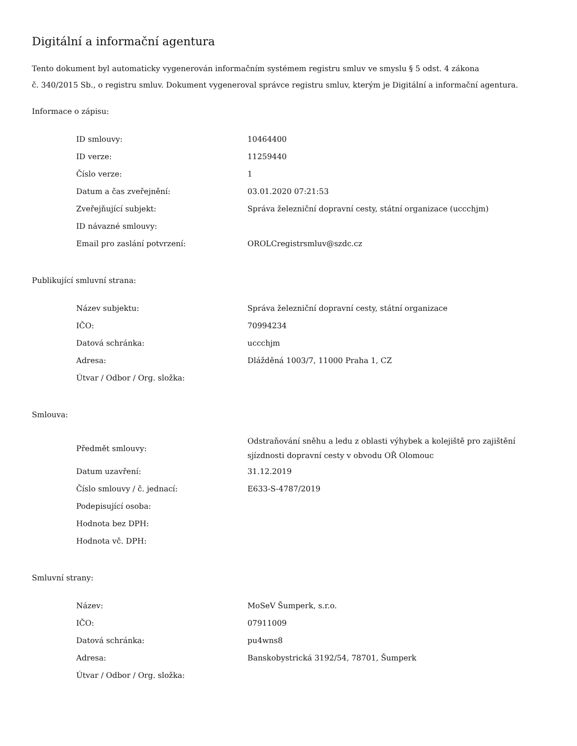Digitální a informační agentura
Tento dokument byl automaticky vygenerován informačním systémem registru smluv ve smyslu § 5 odst. 4 zákona
č. 340/2015 Sb., o registru smluv. Dokument vygeneroval správce registru smluv, kterým je Digitální a informační agentura.
Informace o zápisu:
| ID smlouvy: | 10464400 |
| ID verze: | 11259440 |
| Číslo verze: | 1 |
| Datum a čas zveřejnění: | 03.01.2020 07:21:53 |
| Zveřejňující subjekt: | Správa železniční dopravní cesty, státní organizace (uccchjm) |
| ID návazné smlouvy: | |
| Email pro zaslání potvrzení: | OROLCregistrsmluv@szdc.cz |
Publikující smluvní strana:
| Název subjektu: | Správa železniční dopravní cesty, státní organizace |
| IČO: | 70994234 |
| Datová schránka: | uccchjm |
| Adresa: | Dlážděná 1003/7, 11000 Praha 1, CZ |
| Útvar / Odbor / Org. složka: | |
Smlouva:
| Předmět smlouvy: | Odstraňování sněhu a ledu z oblasti výhybek a kolejiště pro zajištění sjízdnosti dopravní cesty v obvodu OŘ Olomouc |
| Datum uzavření: | 31.12.2019 |
| Číslo smlouvy / č. jednací: | E633-S-4787/2019 |
| Podepisující osoba: | |
| Hodnota bez DPH: | |
| Hodnota vč. DPH: | |
Smluvní strany:
| Název: | MoSeV Šumperk, s.r.o. |
| IČO: | 07911009 |
| Datová schránka: | pu4wns8 |
| Adresa: | Banskobystrická 3192/54, 78701, Šumperk |
| Útvar / Odbor / Org. složka: | |